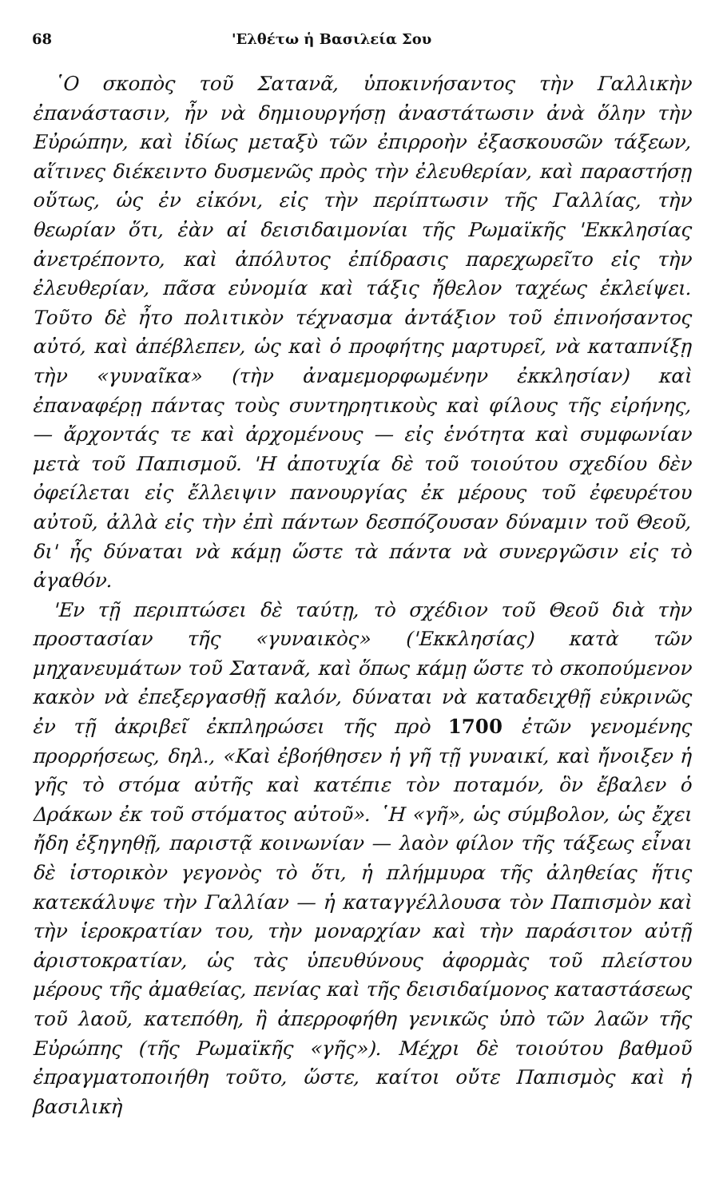68 'Ελθέτω ἡ Βασιλεία Σου
῾Ο σκοπὸς τοῦ Σατανᾶ, ὑποκινήσαντος τὴν Γαλλικὴν ἐπανάστασιν, ἦν νὰ δημιουργήσῃ ἀναστάτωσιν ἀνὰ ὅλην τὴν Εὐρώπην, καὶ ἰδίως μεταξὺ τῶν ἐπιρροὴν ἐξασκουσῶν τάξεων, αἵτινες διέκειντο δυσμενῶς πρὸς τὴν ἐλευθερίαν, καὶ παραστήσῃ οὕτως, ὡς ἐν εἰκόνι, εἰς τὴν περίπτωσιν τῆς Γαλλίας, τὴν θεωρίαν ὅτι, ἐὰν αἱ δεισιδαιμονίαι τῆς Ρωμαϊκῆς 'Εκκλησίας ἀνετρέποντο, καὶ ἀπόλυτος ἐπίδρασις παρεχωρεῖτο εἰς τὴν ἐλευθερίαν, πᾶσα εὐνομία καὶ τάξις ἤθελον ταχέως ἐκλείψει. Τοῦτο δὲ ἦτο πολιτικὸν τέχνασμα ἀντάξιον τοῦ ἐπινοήσαντος αὐτό, καὶ ἀπέβλεπεν, ὡς καὶ ὁ προφήτης μαρτυρεῖ, νὰ καταπνίξῃ τὴν «γυναῖκα» (τὴν ἀναμεμορφωμένην ἐκκλησίαν) καὶ ἐπαναφέρῃ πάντας τοὺς συντηρητικοὺς καὶ φίλους τῆς εἰρήνης, — ἄρχοντάς τε καὶ ἀρχομένους — εἰς ἑνότητα καὶ συμφωνίαν μετὰ τοῦ Παπισμοῦ. 'Η ἀποτυχία δὲ τοῦ τοιούτου σχεδίου δὲν ὀφείλεται εἰς ἔλλειψιν πανουργίας ἐκ μέρους τοῦ ἐφευρέτου αὐτοῦ, ἀλλὰ εἰς τὴν ἐπὶ πάντων δεσπόζουσαν δύναμιν τοῦ Θεοῦ, δι' ἧς δύναται νὰ κάμῃ ὥστε τὰ πάντα νὰ συνεργῶσιν εἰς τὸ ἀγαθόν.
'Εν τῇ περιπτώσει δὲ ταύτῃ, τὸ σχέδιον τοῦ Θεοῦ διὰ τὴν προστασίαν τῆς «γυναικὸς» ('Εκκλησίας) κατὰ τῶν μηχανευμάτων τοῦ Σατανᾶ, καὶ ὅπως κάμῃ ὥστε τὸ σκοπούμενον κακὸν νὰ ἐπεξεργασθῇ καλόν, δύναται νὰ καταδειχθῇ εὐκρινῶς ἐν τῇ ἀκριβεῖ ἐκπληρώσει τῆς πρὸ 1700 ἐτῶν γενομένης προρρήσεως, δηλ., «Καὶ ἐβοήθησεν ἡ γῆ τῇ γυναικί, καὶ ἤνοιξεν ἡ γῆς τὸ στόμα αὐτῆς καὶ κατέπιε τὸν ποταμόν, ὃν ἔβαλεν ὁ Δράκων ἐκ τοῦ στόματος αὐτοῦ». ῾Η «γῆ», ὡς σύμβολον, ὡς ἔχει ἤδη ἐξηγηθῇ, παριστᾷ κοινωνίαν — λαὸν φίλον τῆς τάξεως εἶναι δὲ ἱστορικὸν γεγονὸς τὸ ὅτι, ἡ πλήμμυρα τῆς ἀληθείας ἥτις κατεκάλυψε τὴν Γαλλίαν — ἡ καταγγέλλουσα τὸν Παπισμὸν καὶ τὴν ἱεροκρατίαν του, τὴν μοναρχίαν καὶ τὴν παράσιτον αὐτῇ ἀριστοκρατίαν, ὡς τὰς ὑπευθύνους ἀφορμὰς τοῦ πλείστου μέρους τῆς ἀμαθείας, πενίας καὶ τῆς δεισιδαίμονος καταστάσεως τοῦ λαοῦ, κατεπόθη, ἢ ἀπερροφήθη γενικῶς ὑπὸ τῶν λαῶν τῆς Εὐρώπης (τῆς Ρωμαϊκῆς «γῆς»). Μέχρι δὲ τοιούτου βαθμοῦ ἐπραγματοποιήθη τοῦτο, ὥστε, καίτοι οὔτε Παπισμὸς καὶ ἡ βασιλικὴ